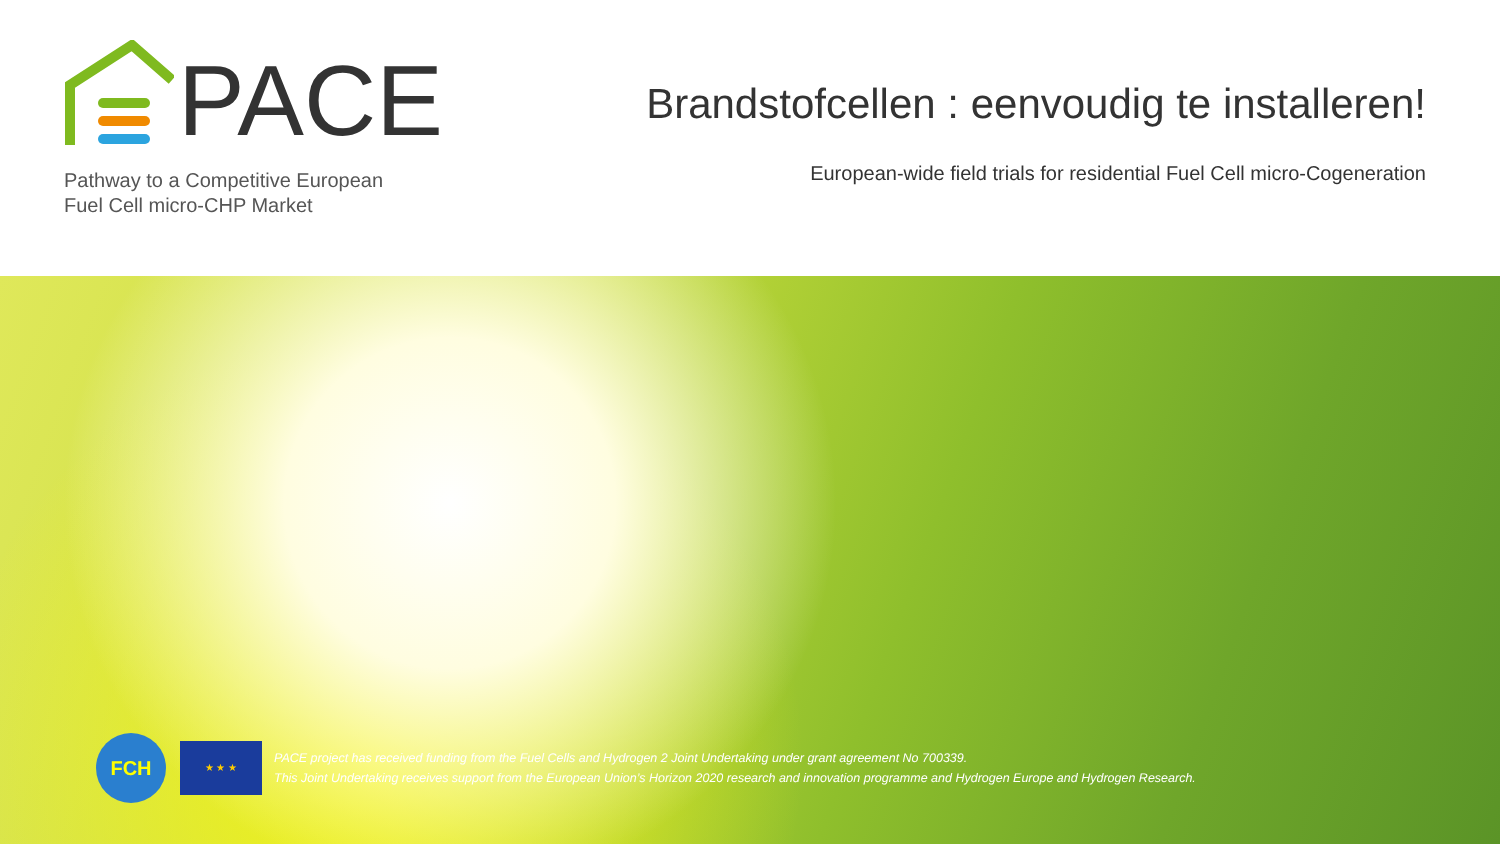PACE
Pathway to a Competitive European
Fuel Cell micro-CHP Market
Brandstofcellen : eenvoudig te installeren!
European-wide field trials for residential Fuel Cell micro-Cogeneration
FCH
★ ★ ★
PACE project has received funding from the Fuel Cells and Hydrogen 2 Joint Undertaking under grant agreement No 700339.
This Joint Undertaking receives support from the European Union’s Horizon 2020 research and innovation programme and Hydrogen Europe and Hydrogen Research.